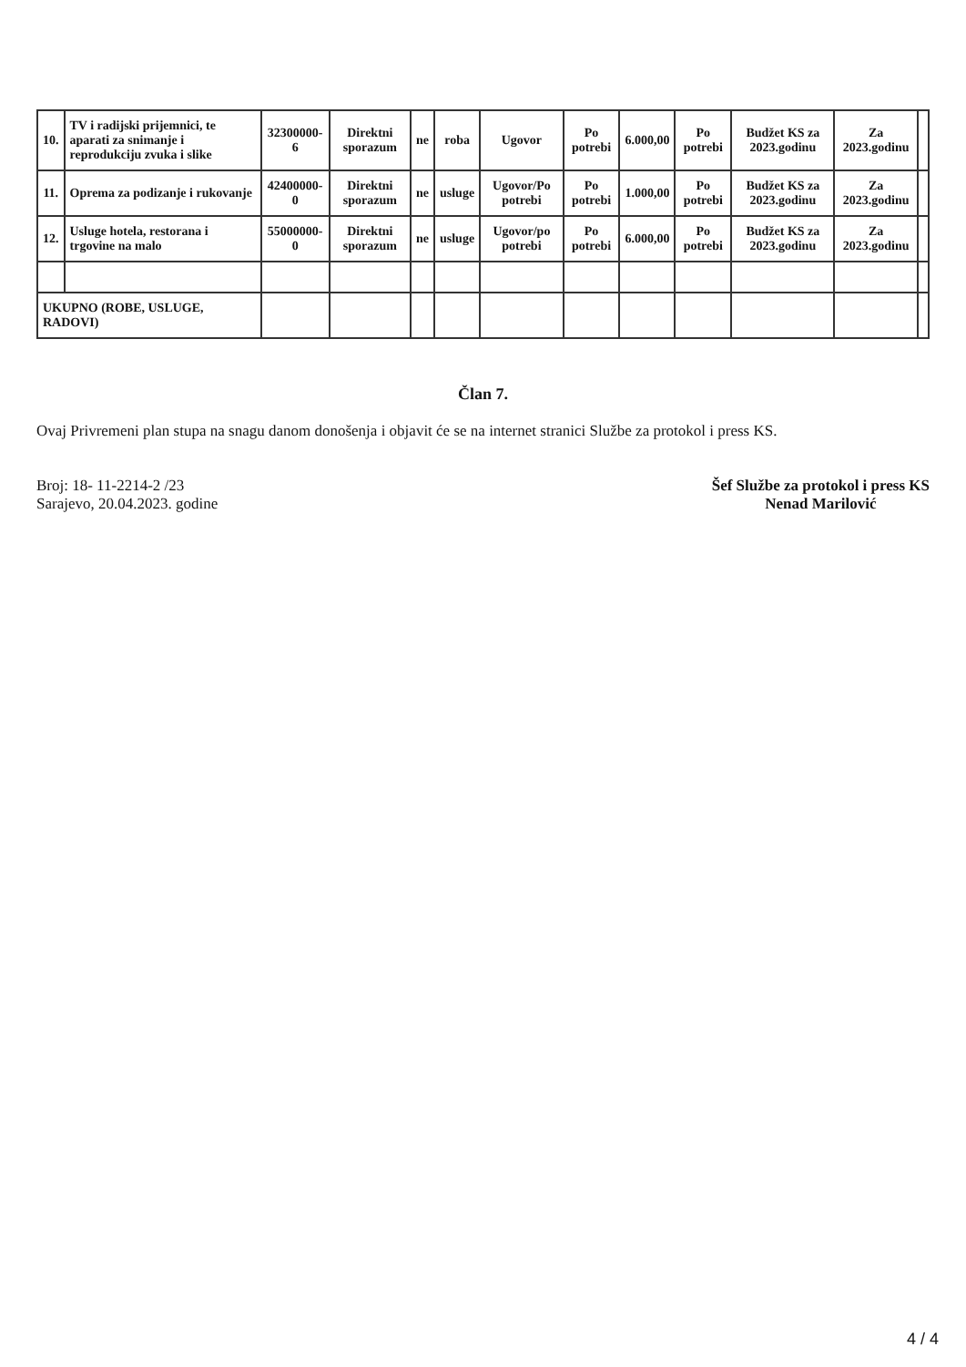| 10. | TV i radijski prijemnici, te aparati za snimanje i reprodukciju zvuka i slike | 32300000-6 | Direktni sporazum | ne | roba | Ugovor | Po potrebi | 6.000,00 | Po potrebi | Budžet KS za 2023.godinu | Za 2023.godinu | |
| 11. | Oprema za podizanje i rukovanje | 42400000-0 | Direktni sporazum | ne | usluge | Ugovor/Po potrebi | Po potrebi | 1.000,00 | Po potrebi | Budžet KS za 2023.godinu | Za 2023.godinu | |
| 12. | Usluge hotela, restorana i trgovine na malo | 55000000-0 | Direktni sporazum | ne | usluge | Ugovor/po potrebi | Po potrebi | 6.000,00 | Po potrebi | Budžet KS za 2023.godinu | Za 2023.godinu | |
| UKUPNO (ROBE, USLUGE, RADOVI) | | | | | | | | | | | | |
Član 7.
Ovaj Privremeni plan stupa na snagu danom donošenja i objavit će se na internet stranici Službe za protokol i press KS.
Broj: 18- 11-2214-2 /23
Sarajevo, 20.04.2023. godine
Šef Službe za protokol i press KS
Nenad Marilović
4 / 4